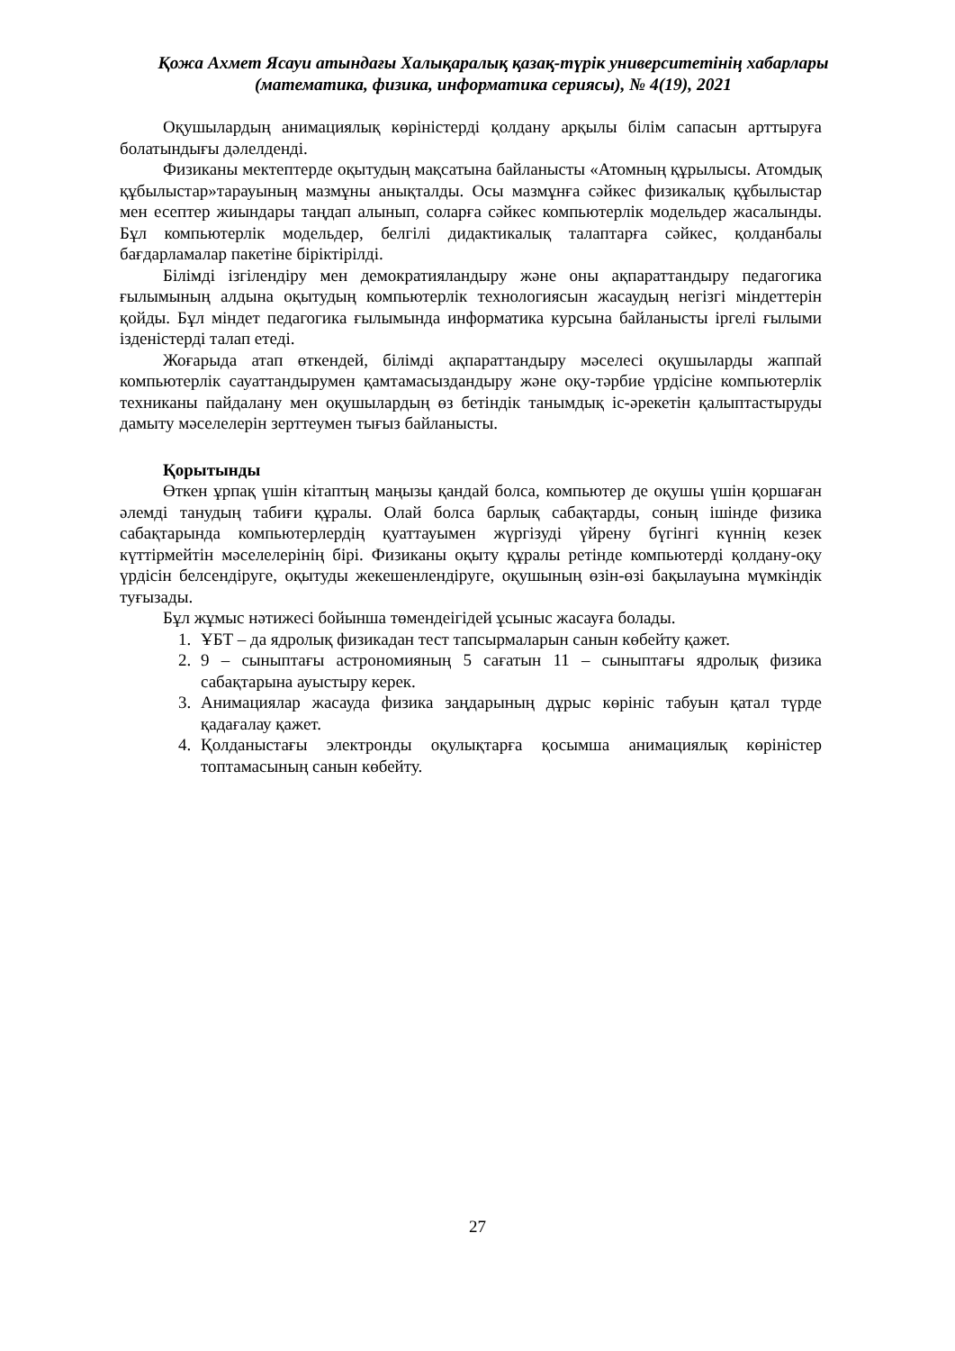Қожа Ахмет Ясауи атындағы Халықаралық қазақ-түрік университетінің хабарлары
(математика, физика, информатика сериясы), № 4(19), 2021
Оқушылардың анимациялық көріністерді қолдану арқылы білім сапасын арттыруға болатындығы дәлелденді.
Физиканы мектептерде оқытудың мақсатына байланысты «Атомның құрылысы. Атомдық құбылыстар»тарауының мазмұны анықталды. Осы мазмұнға сәйкес физикалық құбылыстар мен есептер жиындары таңдап алынып, соларға сәйкес компьютерлік модельдер жасалынды. Бұл компьютерлік модельдер, белгілі дидактикалық талаптарға сәйкес, қолданбалы бағдарламалар пакетіне біріктірілді.
Білімді ізгілендіру мен демократияландыру және оны ақпараттандыру педагогика ғылымының алдына оқытудың компьютерлік технологиясын жасаудың негізгі міндеттерін қойды. Бұл міндет педагогика ғылымында информатика курсына байланысты іргелі ғылыми ізденістерді талап етеді.
Жоғарыда атап өткендей, білімді ақпараттандыру мәселесі оқушыларды жаппай компьютерлік сауаттандырумен қамтамасыздандыру және оқу-тәрбие үрдісіне компьютерлік техниканы пайдалану мен оқушылардың өз бетіндік танымдық іс-әрекетін қалыптастыруды дамыту мәселелерін зерттеумен тығыз байланысты.
Қорытынды
Өткен ұрпақ үшін кітаптың маңызы қандай болса, компьютер де оқушы үшін қоршаған әлемді танудың табиғи құралы. Олай болса барлық сабақтарды, соның ішінде физика сабақтарында компьютерлердің қуаттауымен жүргізуді үйрену бүгінгі күннің кезек күттірмейтін мәселелерінің бірі. Физиканы оқыту құралы ретінде компьютерді қолдану-оқу үрдісін белсендіруге, оқытуды жекешенлендіруге, оқушының өзін-өзі бақылауына мүмкіндік туғызады.
Бұл жұмыс нәтижесі бойынша төмендеігідей ұсыныс жасауға болады.
1. ҰБТ – да ядролық физикадан тест тапсырмаларын санын көбейту қажет.
2. 9 – сыныптағы астрономияның 5 сағатын 11 – сыныптағы ядролық физика сабақтарына ауыстыру керек.
3. Анимациялар жасауда физика заңдарының дұрыс көрініс табуын қатал түрде қадағалау қажет.
4. Қолданыстағы электронды оқулықтарға қосымша анимациялық көріністер топтамасының санын көбейту.
27